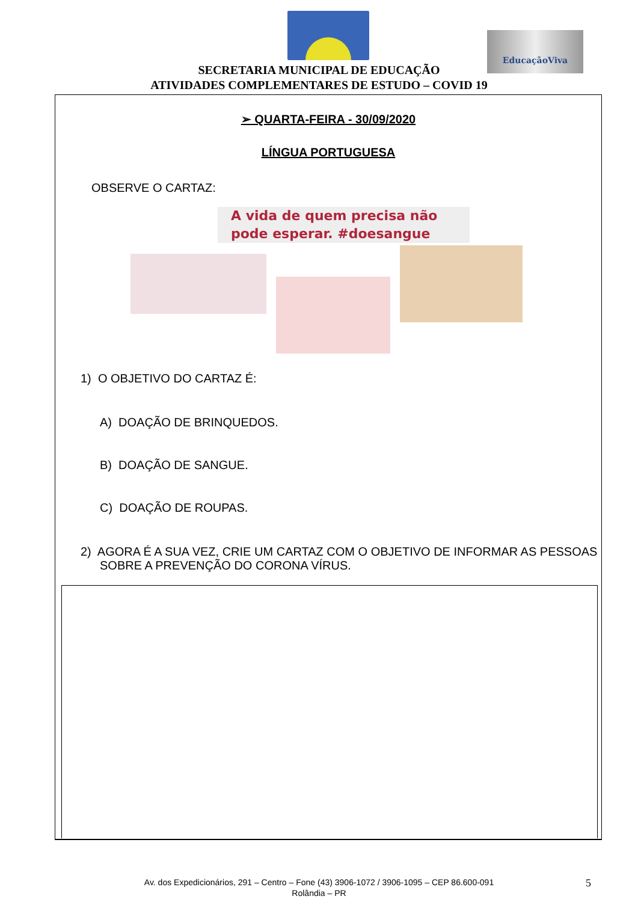EducaçãoViva
SECRETARIA MUNICIPAL DE EDUCAÇÃO
ATIVIDADES COMPLEMENTARES DE ESTUDO – COVID 19
➢ QUARTA-FEIRA - 30/09/2020
LÍNGUA PORTUGUESA
OBSERVE O CARTAZ:
A vida de quem precisa não pode esperar. #doesangue
1) O OBJETIVO DO CARTAZ É:
A) DOAÇÃO DE BRINQUEDOS.
B) DOAÇÃO DE SANGUE.
C) DOAÇÃO DE ROUPAS.
2) AGORA É A SUA VEZ, CRIE UM CARTAZ COM O OBJETIVO DE INFORMAR AS PESSOAS SOBRE A PREVENÇÃO DO CORONA VÍRUS.
Av. dos Expedicionários, 291 – Centro – Fone (43) 3906-1072 / 3906-1095 – CEP 86.600-091
Rolândia – PR
5